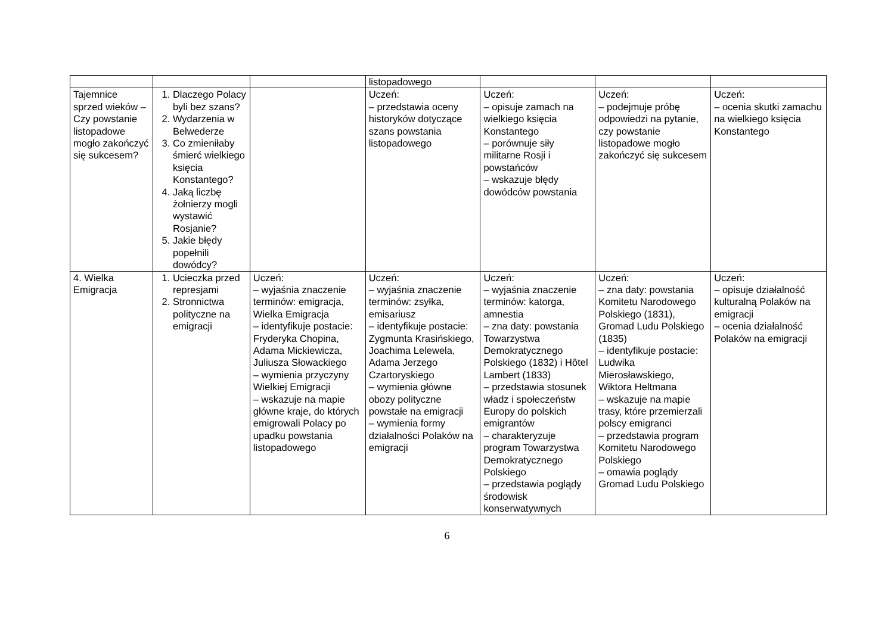| | | | listopadowego | | | |
| Tajemnice sprzed wieków – Czy powstanie listopadowe mogło zakończyć się sukcesem? | 1. Dlaczego Polacy byli bez szans? 2. Wydarzenia w Belwederze 3. Co zmieniłaby śmierć wielkiego księcia Konstantego? 4. Jaką liczbę żołnierzy mogli wystawić Rosjanie? 5. Jakie błędy popełnili dowódcy? | | Uczeń: – przedstawia oceny historyków dotyczące szans powstania listopadowego | Uczeń: – opisuje zamach na wielkiego księcia Konstantego – porównuje siły militarne Rosji i powstańców – wskazuje błędy dowódców powstania | Uczeń: – podejmuje próbę odpowiedzi na pytanie, czy powstanie listopadowe mogło zakończyć się sukcesem | Uczeń: – ocenia skutki zamachu na wielkiego księcia Konstantego |
| 4. Wielka Emigracja | 1. Ucieczka przed represjami 2. Stronnictwa polityczne na emigracji | Uczeń: – wyjaśnia znaczenie terminów: emigracja, Wielka Emigracja – identyfikuje postacie: Fryderyka Chopina, Adama Mickiewicza, Juliusza Słowackiego – wymienia przyczyny Wielkiej Emigracji – wskazuje na mapie główne kraje, do których emigrowali Polacy po upadku powstania listopadowego | Uczeń: – wyjaśnia znaczenie terminów: zsyłka, emisariusz – identyfikuje postacie: Zygmunta Krasińskiego, Joachima Lelewela, Adama Jerzego Czartoryskiego – wymienia główne obozy polityczne powstałe na emigracji – wymienia formy działalności Polaków na emigracji | Uczeń: – wyjaśnia znaczenie terminów: katorga, amnestia – zna daty: powstania Towarzystwa Demokratycznego Polskiego (1832) i Hôtel Lambert (1833) – przedstawia stosunek władz i społeczeństw Europy do polskich emigrantów – charakteryzuje program Towarzystwa Demokratycznego Polskiego – przedstawia poglądy środowisk konserwatywnych | Uczeń: – zna daty: powstania Komitetu Narodowego Polskiego (1831), Gromad Ludu Polskiego (1835) – identyfikuje postacie: Ludwika Mierosławskiego, Wiktora Heltmana – wskazuje na mapie trasy, które przemierzali polscy emigranci – przedstawia program Komitetu Narodowego Polskiego – omawia poglądy Gromad Ludu Polskiego | Uczeń: – opisuje działalność kulturalną Polaków na emigracji – ocenia działalność Polaków na emigracji |
6